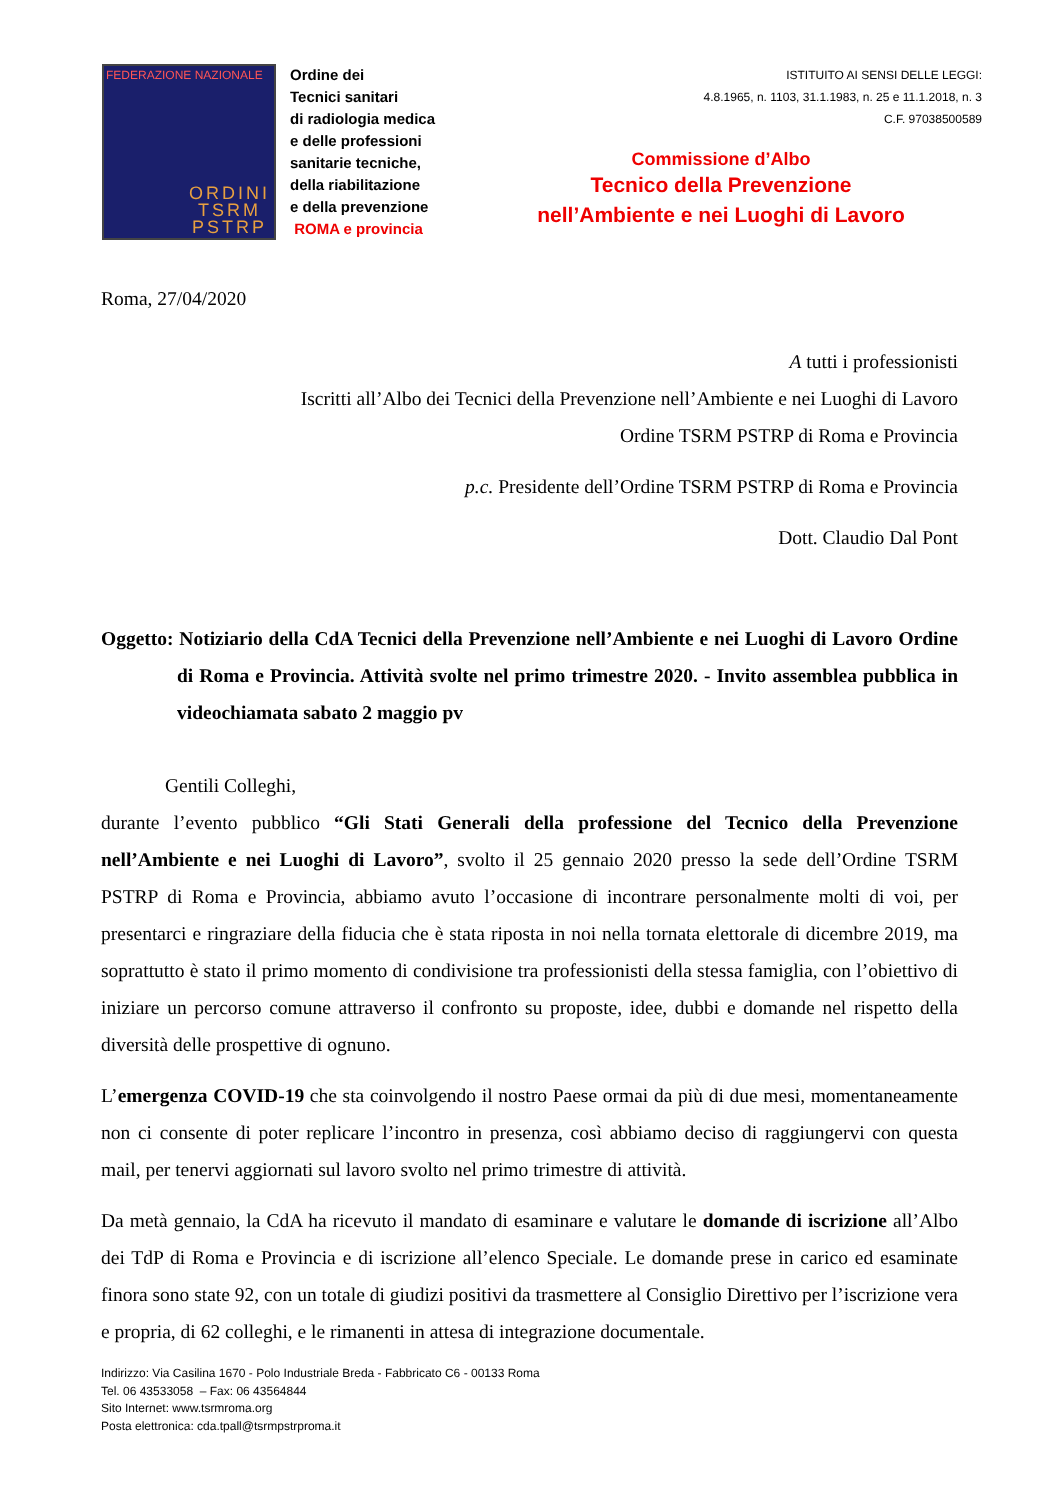FEDERAZIONE NAZIONALE
ORDINI
TSRM
PSTRP
Ordine dei
Tecnici sanitari
di radiologia medica
e delle professioni
sanitarie tecniche,
della riabilitazione
e della prevenzione
ROMA e provincia
ISTITUITO AI SENSI DELLE LEGGI:
4.8.1965, n. 1103, 31.1.1983, n. 25 e 11.1.2018, n. 3
C.F. 97038500589
Commissione d’Albo
Tecnico della Prevenzione
nell’Ambiente e nei Luoghi di Lavoro
Roma, 27/04/2020
A tutti i professionisti
Iscritti all’Albo dei Tecnici della Prevenzione nell’Ambiente e nei Luoghi di Lavoro
Ordine TSRM PSTRP di Roma e Provincia
p.c. Presidente dell’Ordine TSRM PSTRP di Roma e Provincia
Dott. Claudio Dal Pont
Oggetto: Notiziario della CdA Tecnici della Prevenzione nell’Ambiente e nei Luoghi di Lavoro Ordine di Roma e Provincia. Attività svolte nel primo trimestre 2020. - Invito assemblea pubblica in videochiamata sabato 2 maggio pv
Gentili Colleghi,
durante l’evento pubblico “Gli Stati Generali della professione del Tecnico della Prevenzione nell’Ambiente e nei Luoghi di Lavoro”, svolto il 25 gennaio 2020 presso la sede dell’Ordine TSRM PSTRP di Roma e Provincia, abbiamo avuto l’occasione di incontrare personalmente molti di voi, per presentarci e ringraziare della fiducia che è stata riposta in noi nella tornata elettorale di dicembre 2019, ma soprattutto è stato il primo momento di condivisione tra professionisti della stessa famiglia, con l’obiettivo di iniziare un percorso comune attraverso il confronto su proposte, idee, dubbi e domande nel rispetto della diversità delle prospettive di ognuno.
L’emergenza COVID-19 che sta coinvolgendo il nostro Paese ormai da più di due mesi, momentaneamente non ci consente di poter replicare l’incontro in presenza, così abbiamo deciso di raggiungervi con questa mail, per tenervi aggiornati sul lavoro svolto nel primo trimestre di attività.
Da metà gennaio, la CdA ha ricevuto il mandato di esaminare e valutare le domande di iscrizione all’Albo dei TdP di Roma e Provincia e di iscrizione all’elenco Speciale. Le domande prese in carico ed esaminate finora sono state 92, con un totale di giudizi positivi da trasmettere al Consiglio Direttivo per l’iscrizione vera e propria, di 62 colleghi, e le rimanenti in attesa di integrazione documentale.
Indirizzo: Via Casilina 1670 - Polo Industriale Breda - Fabbricato C6 - 00133 Roma
Tel. 06 43533058 – Fax: 06 43564844
Sito Internet: www.tsrmroma.org
Posta elettronica: cda.tpall@tsrmpstrproma.it